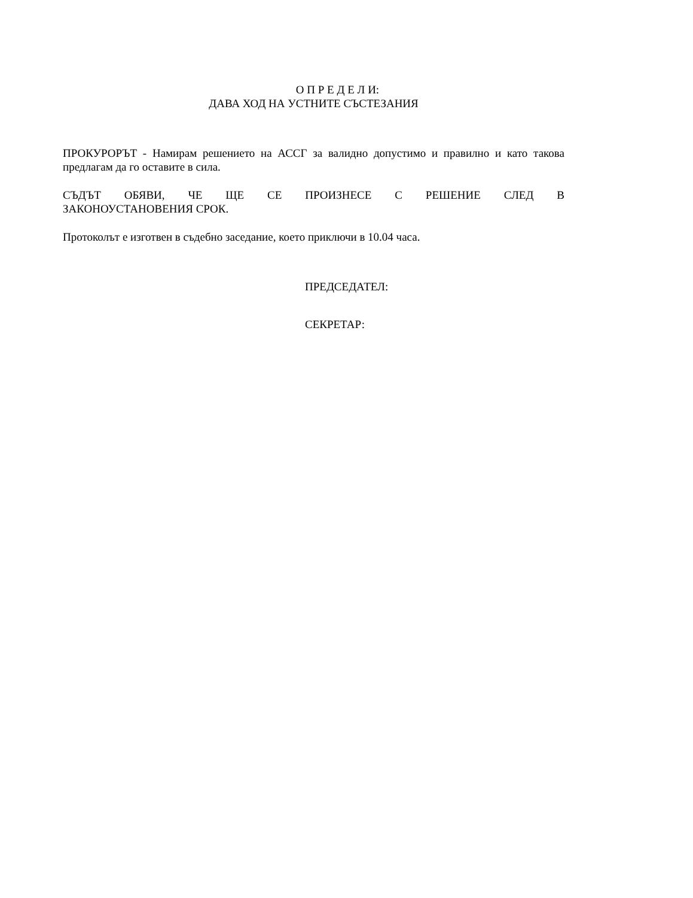О П Р Е Д Е Л И:
ДАВА ХОД НА УСТНИТЕ СЪСТЕЗАНИЯ
ПРОКУРОРЪТ - Намирам решението на АССГ за валидно допустимо и правилно и като такова предлагам да го оставите в сила.
СЪДЪТ ОБЯВИ, ЧЕ ЩЕ СЕ ПРОИЗНЕСЕ С РЕШЕНИЕ СЛЕД В ЗАКОНОУСТАНОВЕНИЯ СРОК.
Протоколът е изготвен в съдебно заседание, което приключи в 10.04 часа.
ПРЕДСЕДАТЕЛ:
СЕКРЕТАР: